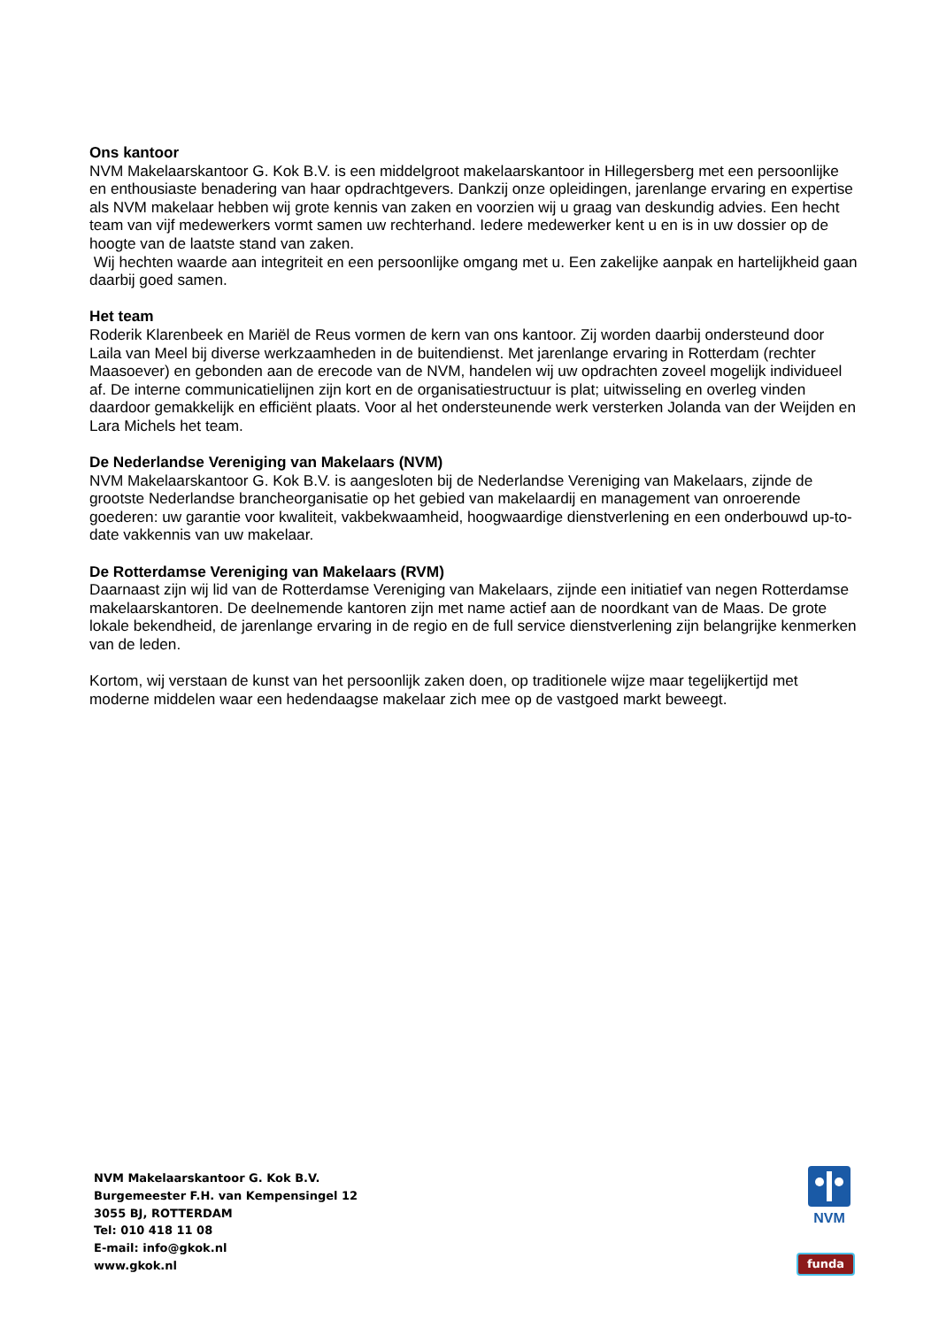Ons kantoor
NVM Makelaarskantoor G. Kok B.V. is een middelgroot makelaarskantoor in Hillegersberg met een persoonlijke en enthousiaste benadering van haar opdrachtgevers. Dankzij onze opleidingen, jarenlange ervaring en expertise als NVM makelaar hebben wij grote kennis van zaken en voorzien wij u graag van deskundig advies. Een hecht team van vijf medewerkers vormt samen uw rechterhand. Iedere medewerker kent u en is in uw dossier op de hoogte van de laatste stand van zaken.
Wij hechten waarde aan integriteit en een persoonlijke omgang met u. Een zakelijke aanpak en hartelijkheid gaan daarbij goed samen.
Het team
Roderik Klarenbeek en Mariël de Reus vormen de kern van ons kantoor. Zij worden daarbij ondersteund door Laila van Meel bij diverse werkzaamheden in de buitendienst. Met jarenlange ervaring in Rotterdam (rechter Maasoever) en gebonden aan de erecode van de NVM, handelen wij uw opdrachten zoveel mogelijk individueel af. De interne communicatielijnen zijn kort en de organisatiestructuur is plat; uitwisseling en overleg vinden daardoor gemakkelijk en efficiënt plaats. Voor al het ondersteunende werk versterken Jolanda van der Weijden en Lara Michels het team.
De Nederlandse Vereniging van Makelaars (NVM)
NVM Makelaarskantoor G. Kok B.V. is aangesloten bij de Nederlandse Vereniging van Makelaars, zijnde de grootste Nederlandse brancheorganisatie op het gebied van makelaardij en management van onroerende goederen: uw garantie voor kwaliteit, vakbekwaamheid, hoogwaardige dienstverlening en een onderbouwd up-to-date vakkennis van uw makelaar.
De Rotterdamse Vereniging van Makelaars (RVM)
Daarnaast zijn wij lid van de Rotterdamse Vereniging van Makelaars, zijnde een initiatief van negen Rotterdamse makelaarskantoren. De deelnemende kantoren zijn met name actief aan de noordkant van de Maas. De grote lokale bekendheid, de jarenlange ervaring in de regio en de full service dienstverlening zijn belangrijke kenmerken van de leden.
Kortom, wij verstaan de kunst van het persoonlijk zaken doen, op traditionele wijze maar tegelijkertijd met moderne middelen waar een hedendaagse makelaar zich mee op de vastgoed markt beweegt.
NVM Makelaarskantoor G. Kok B.V.
Burgemeester F.H. van Kempensingel 12
3055 BJ, ROTTERDAM
Tel: 010 418 11 08
E-mail: info@gkok.nl
www.gkok.nl
NVM
funda